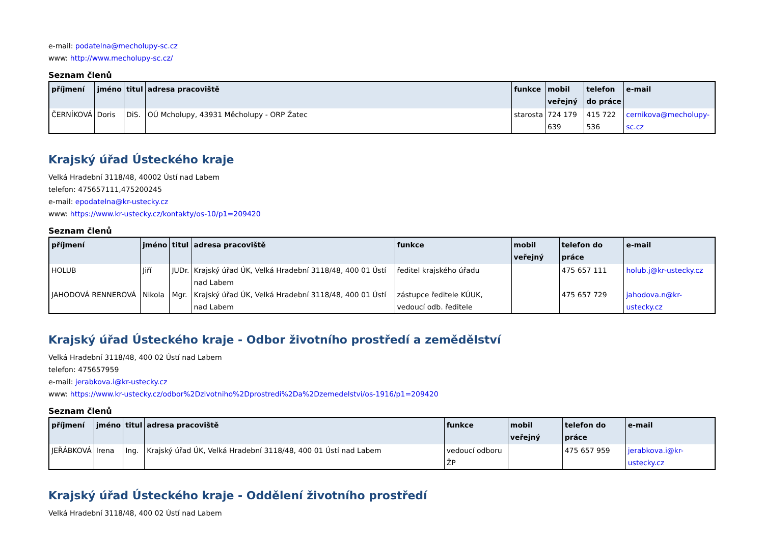e-mail: podatelna@mecholupy-sc.cz
www: http://www.mecholupy-sc.cz/
Seznam členů
| příjmení | jméno | titul | adresa pracoviště | funkce | mobil veřejný | telefon do práce | e-mail |
| --- | --- | --- | --- | --- | --- | --- | --- |
| ČERNÍKOVÁ | Doris | DiS. | OÚ Mcholupy, 43931 Měcholupy - ORP Žatec | starosta | 724 179 639 | 415 722 536 | cernikova@mecholupy-sc.cz |
Krajský úřad Ústeckého kraje
Velká Hradební 3118/48, 40002 Ústí nad Labem
telefon: 475657111,475200245
e-mail: epodatelna@kr-ustecky.cz
www: https://www.kr-ustecky.cz/kontakty/os-10/p1=209420
Seznam členů
| příjmení | jméno | titul | adresa pracoviště | funkce | mobil veřejný | telefon do práce | e-mail |
| --- | --- | --- | --- | --- | --- | --- | --- |
| HOLUB | Jiří | JUDr. | Krajský úřad ÚK, Velká Hradební 3118/48, 400 01 Ústí nad Labem | ředitel krajského úřadu | | 475 657 111 | holub.j@kr-ustecky.cz |
| JAHODOVÁ RENNEROVÁ | Nikola | Mgr. | Krajský úřad ÚK, Velká Hradební 3118/48, 400 01 Ústí nad Labem | zástupce ředitele KÚUK, vedoucí odb. ředitele | | 475 657 729 | jahodova.n@kr-ustecky.cz |
Krajský úřad Ústeckého kraje - Odbor životního prostředí a zemědělství
Velká Hradební 3118/48, 400 02 Ústí nad Labem
telefon: 475657959
e-mail: jerabkova.i@kr-ustecky.cz
www: https://www.kr-ustecky.cz/odbor%2Dzivotniho%2Dprostredi%2Da%2Dzemedelstvi/os-1916/p1=209420
Seznam členů
| příjmení | jméno | titul | adresa pracoviště | funkce | mobil veřejný | telefon do práce | e-mail |
| --- | --- | --- | --- | --- | --- | --- | --- |
| JEŘÁBKOVÁ | Irena | Ing. | Krajský úřad ÚK, Velká Hradební 3118/48, 400 01 Ústí nad Labem | vedoucí odboru ŽP | | 475 657 959 | jerabkova.i@kr-ustecky.cz |
Krajský úřad Ústeckého kraje - Oddělení životního prostředí
Velká Hradební 3118/48, 400 02 Ústí nad Labem